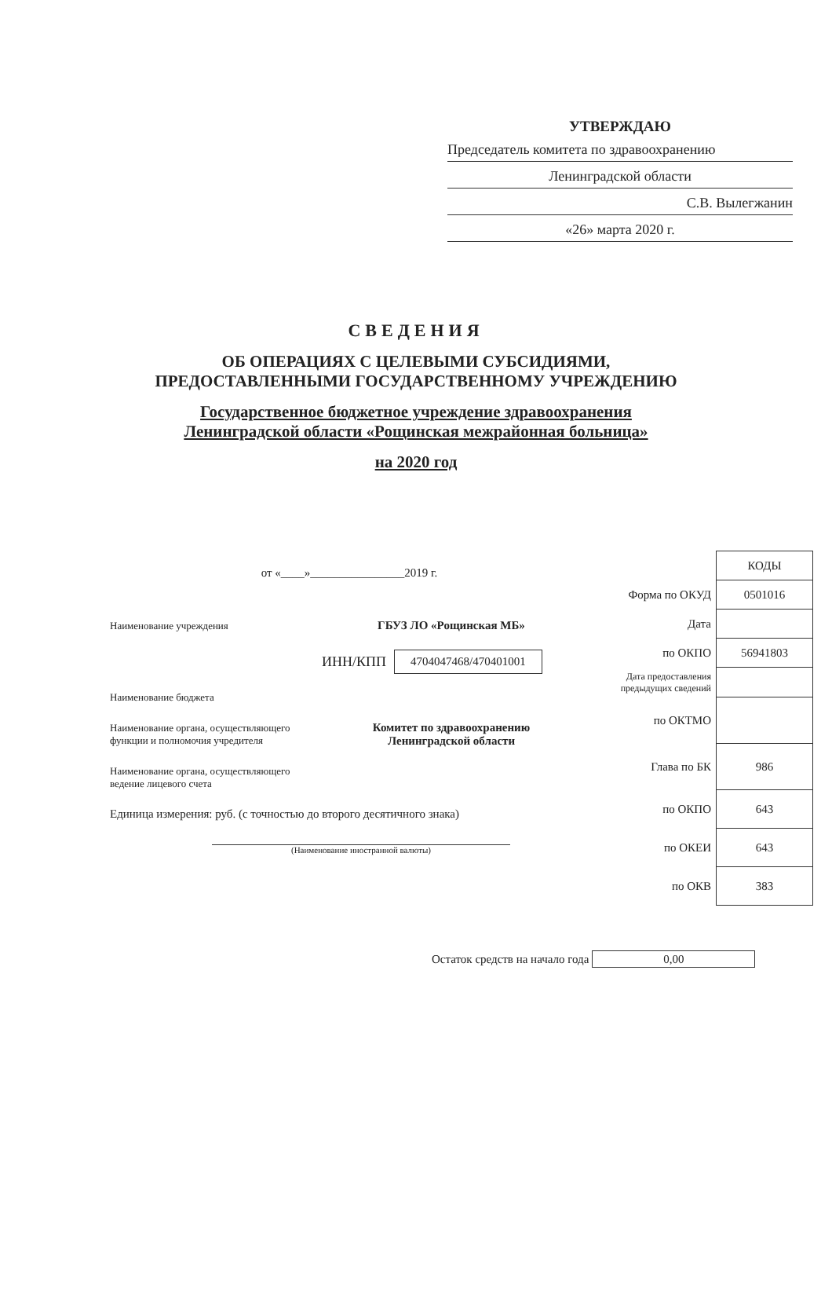УТВЕРЖДАЮ
Председатель комитета по здравоохранению
Ленинградской области
С.В. Вылегжанин
«26» марта 2020 г.
СВЕДЕНИЯ
ОБ ОПЕРАЦИЯХ С ЦЕЛЕВЫМИ СУБСИДИЯМИ,
ПРЕДОСТАВЛЕННЫМИ ГОСУДАРСТВЕННОМУ УЧРЕЖДЕНИЮ
Государственное бюджетное учреждение здравоохранения
Ленинградской области «Рощинская межрайонная больница»
на 2020 год
от «____»________________2019 г.
Наименование учреждения ГБУЗ ЛО «Рощинская МБ»
ИНН/КПП 4704047468/470401001
Наименование бюджета
Наименование органа, осуществляющего функции и полномочия учредителя Комитет по здравоохранению
Ленинградской области
Наименование органа, осуществляющего ведение лицевого счета
Единица измерения: руб. (с точностью до второго десятичного знака)
(Наименование иностранной валюты)
| | КОДЫ |
| Форма по ОКУД | 0501016 |
| Дата | |
| по ОКПО | 56941803 |
| Дата предоставления предыдущих сведений | |
| по ОКТМО | |
| Глава по БК | 986 |
| по ОКПО | 643 |
| по ОКЕИ | 643 |
| по ОКВ | 383 |
Остаток средств на начало года 0,00